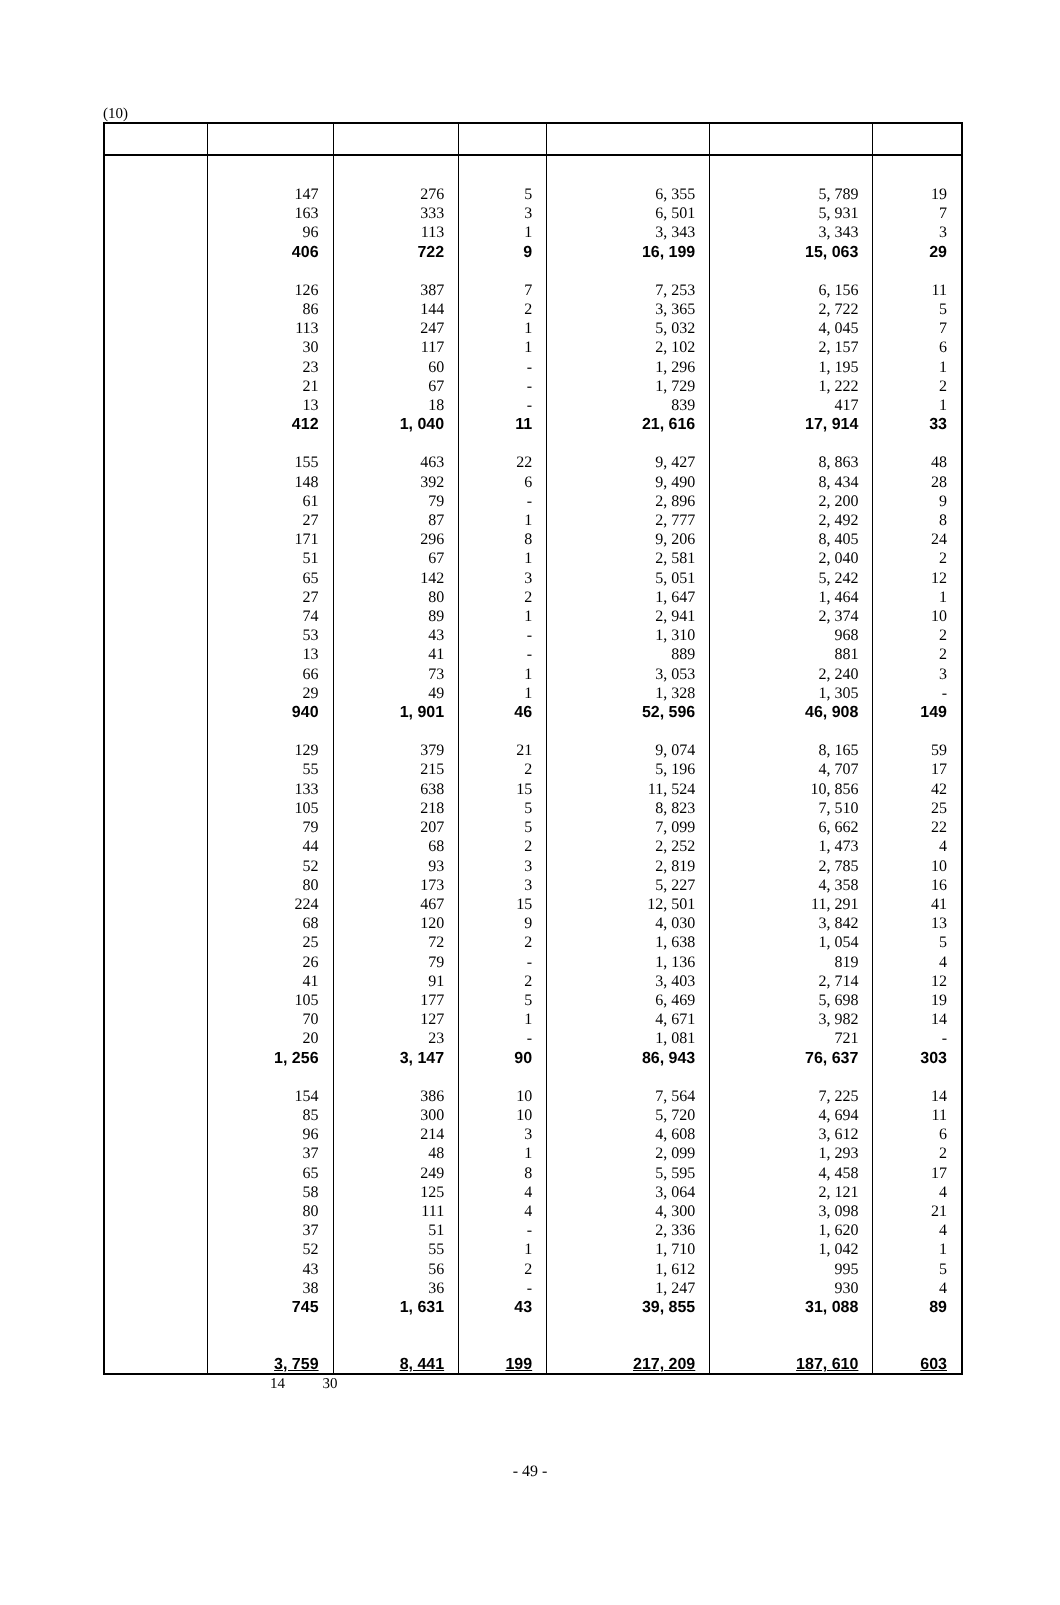(10)
| | 147 163 96 406 126 86 113 30 23 21 13 412 155 148 61 27 171 51 65 27 74 53 13 66 29 940 129 55 133 105 79 44 52 80 224 68 25 26 41 105 70 20 1, 256 154 85 96 37 65 58 80 37 52 43 38 745 3, 759 | 276 333 113 722 387 144 247 117 60 67 18 1, 040 463 392 79 87 296 67 142 80 89 43 41 73 49 1, 901 379 215 638 218 207 68 93 173 467 120 72 79 91 177 127 23 3, 147 386 300 214 48 249 125 111 51 55 56 36 1, 631 8, 441 | 5 3 1 9 7 2 1 1 - - - 11 22 6 - 1 8 1 3 2 1 - - 1 1 46 21 2 15 5 5 2 3 3 15 9 2 - 2 5 1 - 90 10 10 3 1 8 4 4 - 1 2 - 43 199 | 6, 355 6, 501 3, 343 16, 199 7, 253 3, 365 5, 032 2, 102 1, 296 1, 729 839 21, 616 9, 427 9, 490 2, 896 2, 777 9, 206 2, 581 5, 051 1, 647 2, 941 1, 310 889 3, 053 1, 328 52, 596 9, 074 5, 196 11, 524 8, 823 7, 099 2, 252 2, 819 5, 227 12, 501 4, 030 1, 638 1, 136 3, 403 6, 469 4, 671 1, 081 86, 943 7, 564 5, 720 4, 608 2, 099 5, 595 3, 064 4, 300 2, 336 1, 710 1, 612 1, 247 39, 855 217, 209 | 5, 789 5, 931 3, 343 15, 063 6, 156 2, 722 4, 045 2, 157 1, 195 1, 222 417 17, 914 8, 863 8, 434 2, 200 2, 492 8, 405 2, 040 5, 242 1, 464 2, 374 968 881 2, 240 1, 305 46, 908 8, 165 4, 707 10, 856 7, 510 6, 662 1, 473 2, 785 4, 358 11, 291 3, 842 1, 054 819 2, 714 5, 698 3, 982 721 76, 637 7, 225 4, 694 3, 612 1, 293 4, 458 2, 121 3, 098 1, 620 1, 042 995 930 31, 088 187, 610 | 19 7 3 29 11 5 7 6 1 2 1 33 48 28 9 8 24 2 12 1 10 2 2 3 - 149 59 17 42 25 22 4 10 16 41 13 5 4 12 19 14 - 303 14 11 6 2 17 4 21 4 1 5 4 89 603 |
14 30
- 49 -